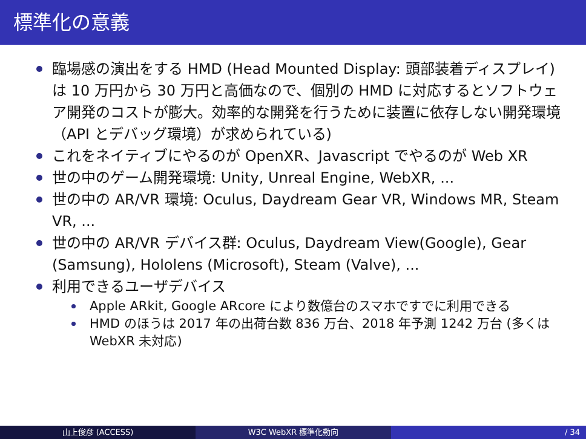標準化の意義
臨場感の演出をする HMD (Head Mounted Display: 頭部装着ディスプレイ) は 10 万円から 30 万円と高価なので、個別の HMD に対応するとソフトウェア開発のコストが膨大。効率的な開発を行うために装置に依存しない開発環境（API とデバッグ環境）が求められている)
これをネイティブにやるのが OpenXR、Javascript でやるのが Web XR
世の中のゲーム開発環境: Unity, Unreal Engine, WebXR, ...
世の中の AR/VR 環境: Oculus, Daydream Gear VR, Windows MR, Steam VR, ...
世の中の AR/VR デバイス群: Oculus, Daydream View(Google), Gear (Samsung), Hololens (Microsoft), Steam (Valve), ...
利用できるユーザデバイス
Apple ARkit, Google ARcore により数億台のスマホですでに利用できる
HMD のほうは 2017 年の出荷台数 836 万台、2018 年予測 1242 万台 (多くは WebXR 未対応)
山上俊彦 (ACCESS) W3C WebXR 標準化動向 / 34